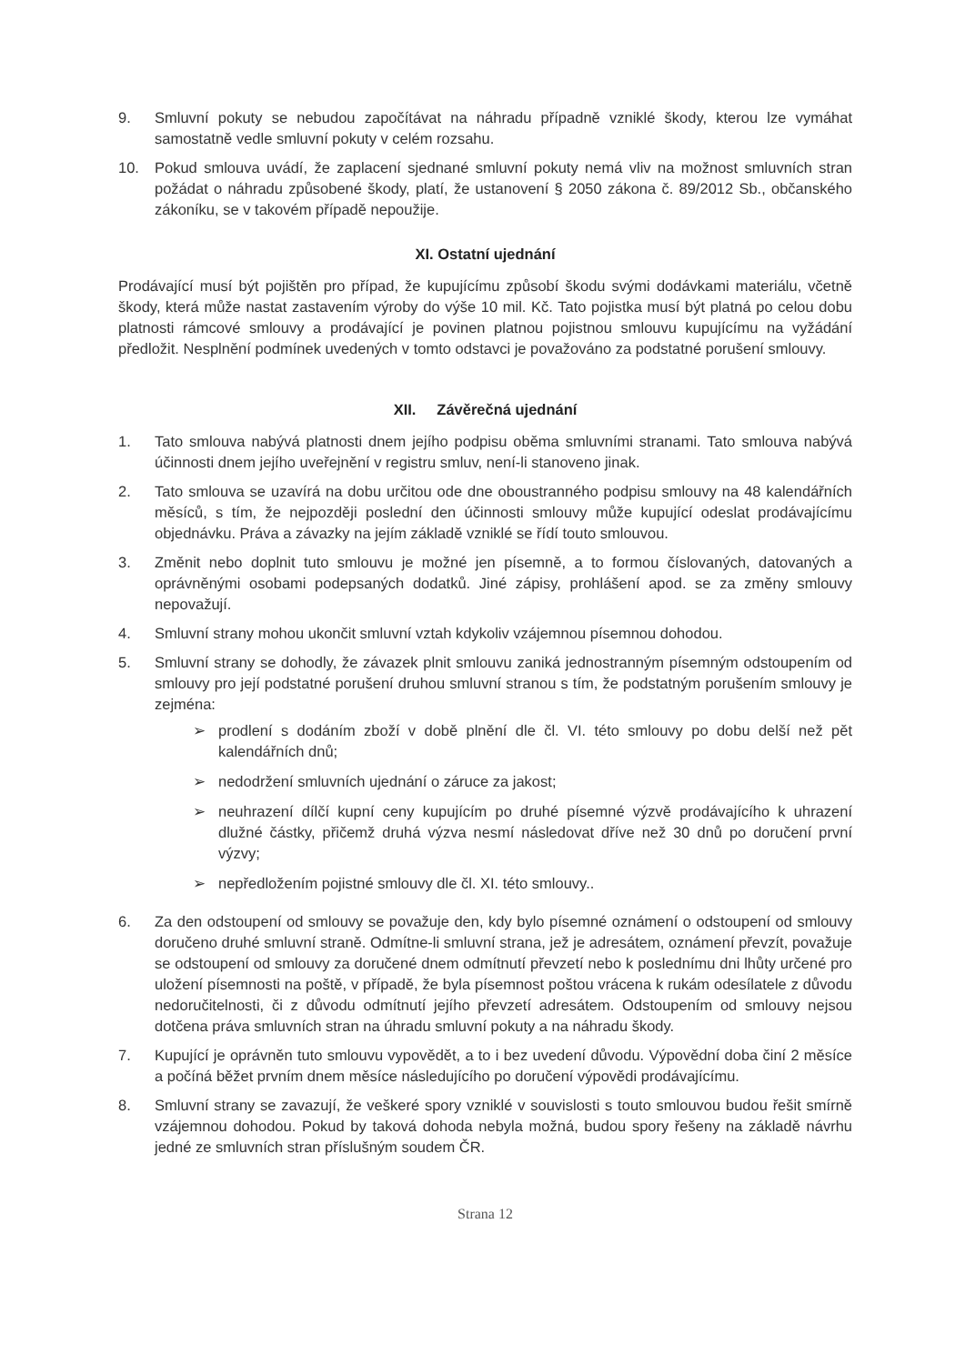9. Smluvní pokuty se nebudou započítávat na náhradu případně vzniklé škody, kterou lze vymáhat samostatně vedle smluvní pokuty v celém rozsahu.
10. Pokud smlouva uvádí, že zaplacení sjednané smluvní pokuty nemá vliv na možnost smluvních stran požádat o náhradu způsobené škody, platí, že ustanovení § 2050 zákona č. 89/2012 Sb., občanského zákoníku, se v takovém případě nepoužije.
XI. Ostatní ujednání
Prodávající musí být pojištěn pro případ, že kupujícímu způsobí škodu svými dodávkami materiálu, včetně škody, která může nastat zastavením výroby do výše 10 mil. Kč. Tato pojistka musí být platná po celou dobu platnosti rámcové smlouvy a prodávající je povinen platnou pojistnou smlouvu kupujícímu na vyžádání předložit. Nesplnění podmínek uvedených v tomto odstavci je považováno za podstatné porušení smlouvy.
XII. Závěrečná ujednání
1. Tato smlouva nabývá platnosti dnem jejího podpisu oběma smluvními stranami. Tato smlouva nabývá účinnosti dnem jejího uveřejnění v registru smluv, není-li stanoveno jinak.
2. Tato smlouva se uzavírá na dobu určitou ode dne oboustranného podpisu smlouvy na 48 kalendářních měsíců, s tím, že nejpozději poslední den účinnosti smlouvy může kupující odeslat prodávajícímu objednávku. Práva a závazky na jejím základě vzniklé se řídí touto smlouvou.
3. Změnit nebo doplnit tuto smlouvu je možné jen písemně, a to formou číslovaných, datovaných a oprávněnými osobami podepsaných dodatků. Jiné zápisy, prohlášení apod. se za změny smlouvy nepovažují.
4. Smluvní strany mohou ukončit smluvní vztah kdykoliv vzájemnou písemnou dohodou.
5. Smluvní strany se dohodly, že závazek plnit smlouvu zaniká jednostranným písemným odstoupením od smlouvy pro její podstatné porušení druhou smluvní stranou s tím, že podstatným porušením smlouvy je zejména:
➢ prodlení s dodáním zboží v době plnění dle čl. VI. této smlouvy po dobu delší než pět kalendářních dnů;
➢ nedodržení smluvních ujednání o záruce za jakost;
➢ neuhrazení dílčí kupní ceny kupujícím po druhé písemné výzvě prodávajícího k uhrazení dlužné částky, přičemž druhá výzva nesmí následovat dříve než 30 dnů po doručení první výzvy;
➢ nepředložením pojistné smlouvy dle čl. XI. této smlouvy..
6. Za den odstoupení od smlouvy se považuje den, kdy bylo písemné oznámení o odstoupení od smlouvy doručeno druhé smluvní straně. Odmítne-li smluvní strana, jež je adresátem, oznámení převzít, považuje se odstoupení od smlouvy za doručené dnem odmítnutí převzetí nebo k poslednímu dni lhůty určené pro uložení písemnosti na poště, v případě, že byla písemnost poštou vrácena k rukám odesílatele z důvodu nedoručitelnosti, či z důvodu odmítnutí jejího převzetí adresátem. Odstoupením od smlouvy nejsou dotčena práva smluvních stran na úhradu smluvní pokuty a na náhradu škody.
7. Kupující je oprávněn tuto smlouvu vypovědět, a to i bez uvedení důvodu. Výpovědní doba činí 2 měsíce a počíná běžet prvním dnem měsíce následujícího po doručení výpovědi prodávajícímu.
8. Smluvní strany se zavazují, že veškeré spory vzniklé v souvislosti s touto smlouvou budou řešit smírně vzájemnou dohodou. Pokud by taková dohoda nebyla možná, budou spory řešeny na základě návrhu jedné ze smluvních stran příslušným soudem ČR.
Strana 12